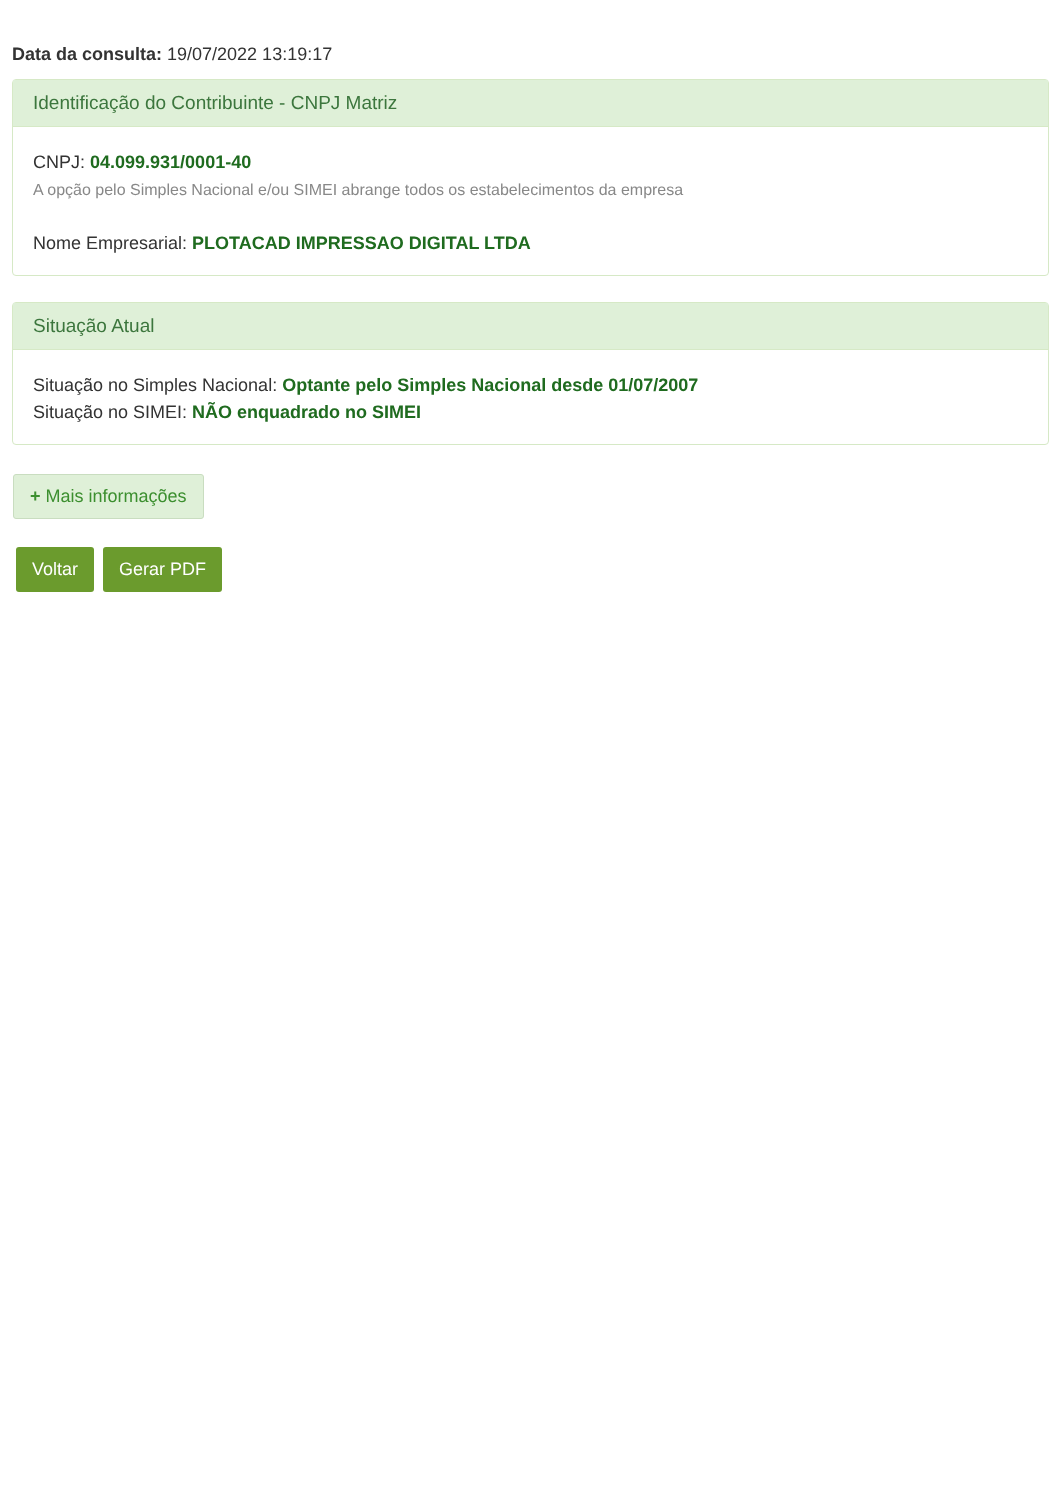Data da consulta: 19/07/2022 13:19:17
Identificação do Contribuinte - CNPJ Matriz
CNPJ: 04.099.931/0001-40
A opção pelo Simples Nacional e/ou SIMEI abrange todos os estabelecimentos da empresa
Nome Empresarial: PLOTACAD IMPRESSAO DIGITAL LTDA
Situação Atual
Situação no Simples Nacional: Optante pelo Simples Nacional desde 01/07/2007
Situação no SIMEI: NÃO enquadrado no SIMEI
+ Mais informações
Voltar Gerar PDF